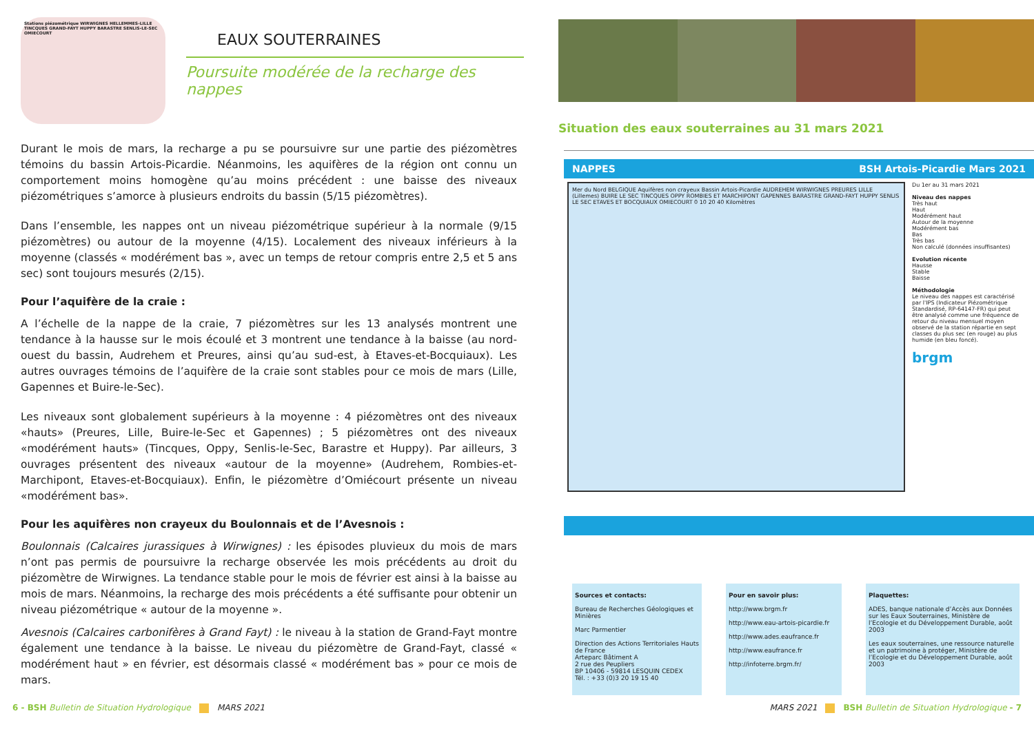Stations piézométrique WIRWIGNES HELLEMMES-LILLE TINCQUES GRAND-FAYT HUPPY BARASTRE SENLIS-LE-SEC OMIECOURT
EAUX SOUTERRAINES
Poursuite modérée de la recharge des nappes
Durant le mois de mars, la recharge a pu se poursuivre sur une partie des piézomètres témoins du bassin Artois-Picardie. Néanmoins, les aquifères de la région ont connu un comportement moins homogène qu’au moins précédent : une baisse des niveaux piézométriques s’amorce à plusieurs endroits du bassin (5/15 piézomètres).
Dans l’ensemble, les nappes ont un niveau piézométrique supérieur à la normale (9/15 piézomètres) ou autour de la moyenne (4/15). Localement des niveaux inférieurs à la moyenne (classés « modérément bas », avec un temps de retour compris entre 2,5 et 5 ans sec) sont toujours mesurés (2/15).
Pour l’aquifère de la craie :
A l’échelle de la nappe de la craie, 7 piézomètres sur les 13 analysés montrent une tendance à la hausse sur le mois écoulé et 3 montrent une tendance à la baisse (au nord-ouest du bassin, Audrehem et Preures, ainsi qu’au sud-est, à Etaves-et-Bocquiaux). Les autres ouvrages témoins de l’aquifère de la craie sont stables pour ce mois de mars (Lille, Gapennes et Buire-le-Sec).
Les niveaux sont globalement supérieurs à la moyenne : 4 piézomètres ont des niveaux «hauts» (Preures, Lille, Buire-le-Sec et Gapennes) ; 5 piézomètres ont des niveaux «modérément hauts» (Tincques, Oppy, Senlis-le-Sec, Barastre et Huppy). Par ailleurs, 3 ouvrages présentent des niveaux «autour de la moyenne» (Audrehem, Rombies-et-Marchipont, Etaves-et-Bocquiaux). Enfin, le piézomètre d’Omiécourt présente un niveau «modérément bas».
Pour les aquifères non crayeux du Boulonnais et de l’Avesnois :
Boulonnais (Calcaires jurassiques à Wirwignes) : les épisodes pluvieux du mois de mars n’ont pas permis de poursuivre la recharge observée les mois précédents au droit du piézomètre de Wirwignes. La tendance stable pour le mois de février est ainsi à la baisse au mois de mars. Néanmoins, la recharge des mois précédents a été suffisante pour obtenir un niveau piézométrique « autour de la moyenne ».
Avesnois (Calcaires carbonifères à Grand Fayt) : le niveau à la station de Grand-Fayt montre également une tendance à la baisse. Le niveau du piézomètre de Grand-Fayt, classé « modérément haut » en février, est désormais classé « modérément bas » pour ce mois de mars.
Situation des eaux souterraines au 31 mars 2021
NAPPES BSH Artois-Picardie Mars 2021
Mer du Nord BELGIQUE Aquifères non crayeux Bassin Artois-Picardie AUDREHEM WIRWIGNES PREURES LILLE (Lillemes) BUIRE LE SEC TINCQUES OPPY ROMBIES ET MARCHIPONT GAPENNES BARASTRE GRAND-FAYT HUPPY SENLIS LE SEC ETAVES ET BOCQUIAUX OMIECOURT 0 10 20 40 Kilomètres
Du 1er au 31 mars 2021
Niveau des nappes
Très haut
Haut
Modérément haut
Autour de la moyenne
Modérément bas
Bas
Très bas
Non calculé (données insuffisantes)
Evolution récente
Hausse
Stable
Baisse
Méthodologie
Le niveau des nappes est caractérisé par l'IPS (Indicateur Piézométrique Standardisé, RP-64147-FR) qui peut être analysé comme une fréquence de retour du niveau mensuel moyen observé de la station répartie en sept classes du plus sec (en rouge) au plus humide (en bleu foncé).
brgm
Sources et contacts:
Bureau de Recherches Géologiques et Minières
Marc Parmentier
Direction des Actions Territoriales Hauts de France
Arteparc Bâtiment A
2 rue des Peupliers
BP 10406 - 59814 LESQUIN CEDEX
Tél. : +33 (0)3 20 19 15 40
Pour en savoir plus:
http://www.brgm.fr
http://www.eau-artois-picardie.fr
http://www.ades.eaufrance.fr
http://www.eaufrance.fr
http://infoterre.brgm.fr/
Plaquettes:
ADES, banque nationale d’Accès aux Données sur les Eaux Souterraines, Ministère de l’Ecologie et du Développement Durable, août 2003
Les eaux souterraines, une ressource naturelle et un patrimoine à protéger, Ministère de l’Ecologie et du Développement Durable, août 2003
6 - BSH Bulletin de Situation Hydrologique MARS 2021
MARS 2021 BSH Bulletin de Situation Hydrologique - 7